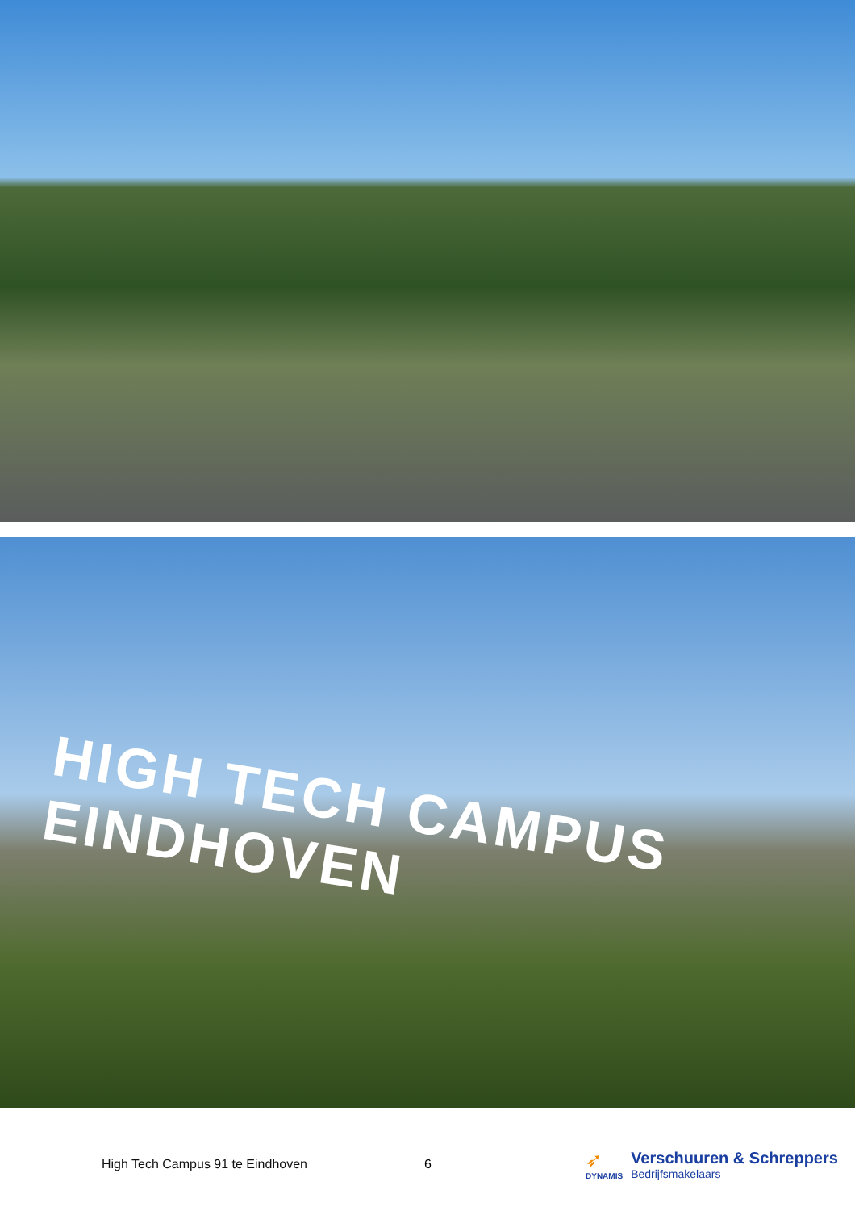HIGH TECH CAMPUS EINDHOVEN
High Tech Campus 91 te Eindhoven 6
➶
DYNAMIS
Verschuuren & Schreppers
Bedrijfsmakelaars